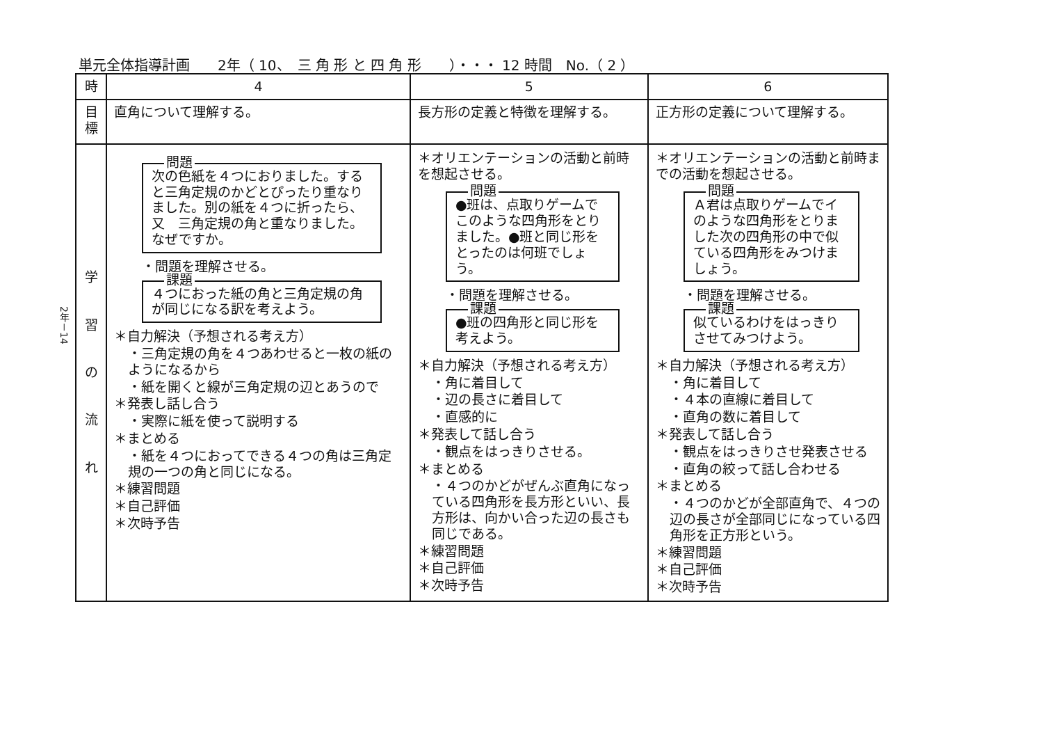単元全体指導計画　　2年（ 10、　三 角 形 と 四 角 形　　）・・・ 12 時間　No.（ 2 ）
2年－14
| 時 | 4 | 5 | 6 |
| 目標 | 直角について理解する。 | 長方形の定義と特徴を理解する。 | 正方形の定義について理解する。 |
| 学 習 の 流 れ | 問題 次の色紙を４つにおりました。すると三角定規のかどとぴったり重なりました。別の紙を４つに折ったら、又 三角定規の角と重なりました。なぜですか。 ・問題を理解させる。 課題 ４つにおった紙の角と三角定規の角が同じになる訳を考えよう。 ＊自力解決（予想される考え方） ・三角定規の角を４つあわせると一枚の紙のようになるから ・紙を開くと線が三角定規の辺とあうので ＊発表し話し合う ・実際に紙を使って説明する ＊まとめる ・紙を４つにおってできる４つの角は三角定規の一つの角と同じになる。 ＊練習問題 ＊自己評価 ＊次時予告 | ＊オリエンテーションの活動と前時を想起させる。 問題 ●班は、点取りゲームでこのような四角形をとりました。●班と同じ形をとったのは何班でしょう。 ・問題を理解させる。 課題 ●班の四角形と同じ形を考えよう。 ＊自力解決（予想される考え方） ・角に着目して ・辺の長さに着目して ・直感的に ＊発表して話し合う ・観点をはっきりさせる。 ＊まとめる ・４つのかどがぜんぶ直角になっている四角形を長方形といい、長方形は、向かい合った辺の長さも同じである。 ＊練習問題 ＊自己評価 ＊次時予告 | ＊オリエンテーションの活動と前時までの活動を想起させる。 問題 Ａ君は点取りゲームでイのような四角形をとりました次の四角形の中で似ている四角形をみつけましょう。 ・問題を理解させる。 課題 似ているわけをはっきりさせてみつけよう。 ＊自力解決（予想される考え方） ・角に着目して ・４本の直線に着目して ・直角の数に着目して ＊発表して話し合う ・観点をはっきりさせ発表させる ・直角の絞って話し合わせる ＊まとめる ・４つのかどが全部直角で、４つの辺の長さが全部同じになっている四角形を正方形という。 ＊練習問題 ＊自己評価 ＊次時予告 |